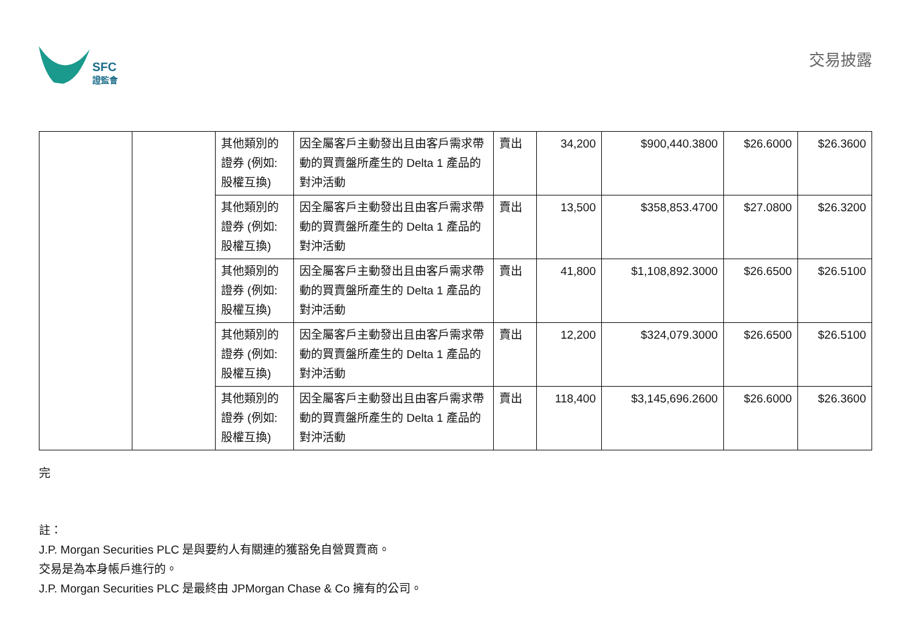SFC
證監會
交易披露
| | | 其他類別的證券 (例如:股權互換) | 因全屬客戶主動發出且由客戶需求帶動的買賣盤所產生的 Delta 1 產品的對沖活動 | 賣出 | 34,200 | $900,440.3800 | $26.6000 | $26.3600 |
| | | 其他類別的證券 (例如:股權互換) | 因全屬客戶主動發出且由客戶需求帶動的買賣盤所產生的 Delta 1 產品的對沖活動 | 賣出 | 13,500 | $358,853.4700 | $27.0800 | $26.3200 |
| | | 其他類別的證券 (例如:股權互換) | 因全屬客戶主動發出且由客戶需求帶動的買賣盤所產生的 Delta 1 產品的對沖活動 | 賣出 | 41,800 | $1,108,892.3000 | $26.6500 | $26.5100 |
| | | 其他類別的證券 (例如:股權互換) | 因全屬客戶主動發出且由客戶需求帶動的買賣盤所產生的 Delta 1 產品的對沖活動 | 賣出 | 12,200 | $324,079.3000 | $26.6500 | $26.5100 |
| | | 其他類別的證券 (例如:股權互換) | 因全屬客戶主動發出且由客戶需求帶動的買賣盤所產生的 Delta 1 產品的對沖活動 | 賣出 | 118,400 | $3,145,696.2600 | $26.6000 | $26.3600 |
完
註：
J.P. Morgan Securities PLC 是與要約人有關連的獲豁免自營買賣商。
交易是為本身帳戶進行的。
J.P. Morgan Securities PLC 是最終由 JPMorgan Chase & Co 擁有的公司。